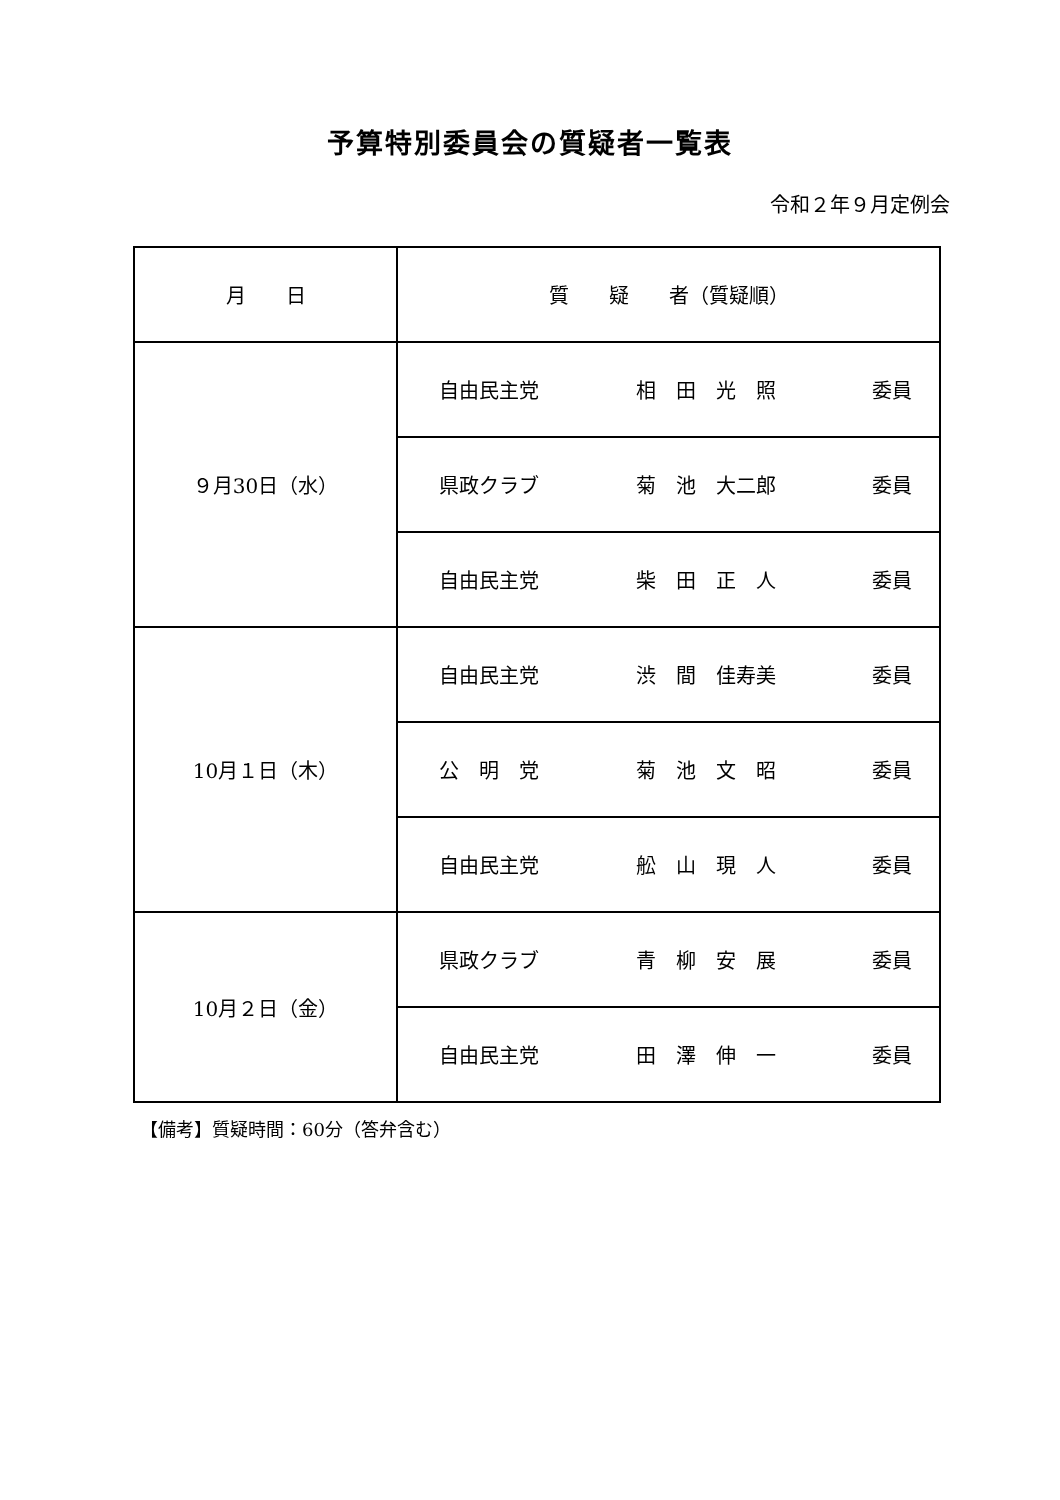予算特別委員会の質疑者一覧表
令和２年９月定例会
| 月 日 | 質 疑 者（質疑順） |
| --- | --- |
| ９月30日（水） | 自由民主党 相 田 光 照 委員 |
| | 県政クラブ 菊 池 大二郎 委員 |
| | 自由民主党 柴 田 正 人 委員 |
| 10月１日（木） | 自由民主党 渋 間 佳寿美 委員 |
| | 公 明 党 菊 池 文 昭 委員 |
| | 自由民主党 舩 山 現 人 委員 |
| 10月２日（金） | 県政クラブ 青 柳 安 展 委員 |
| | 自由民主党 田 澤 伸 一 委員 |
【備考】質疑時間：60分（答弁含む）